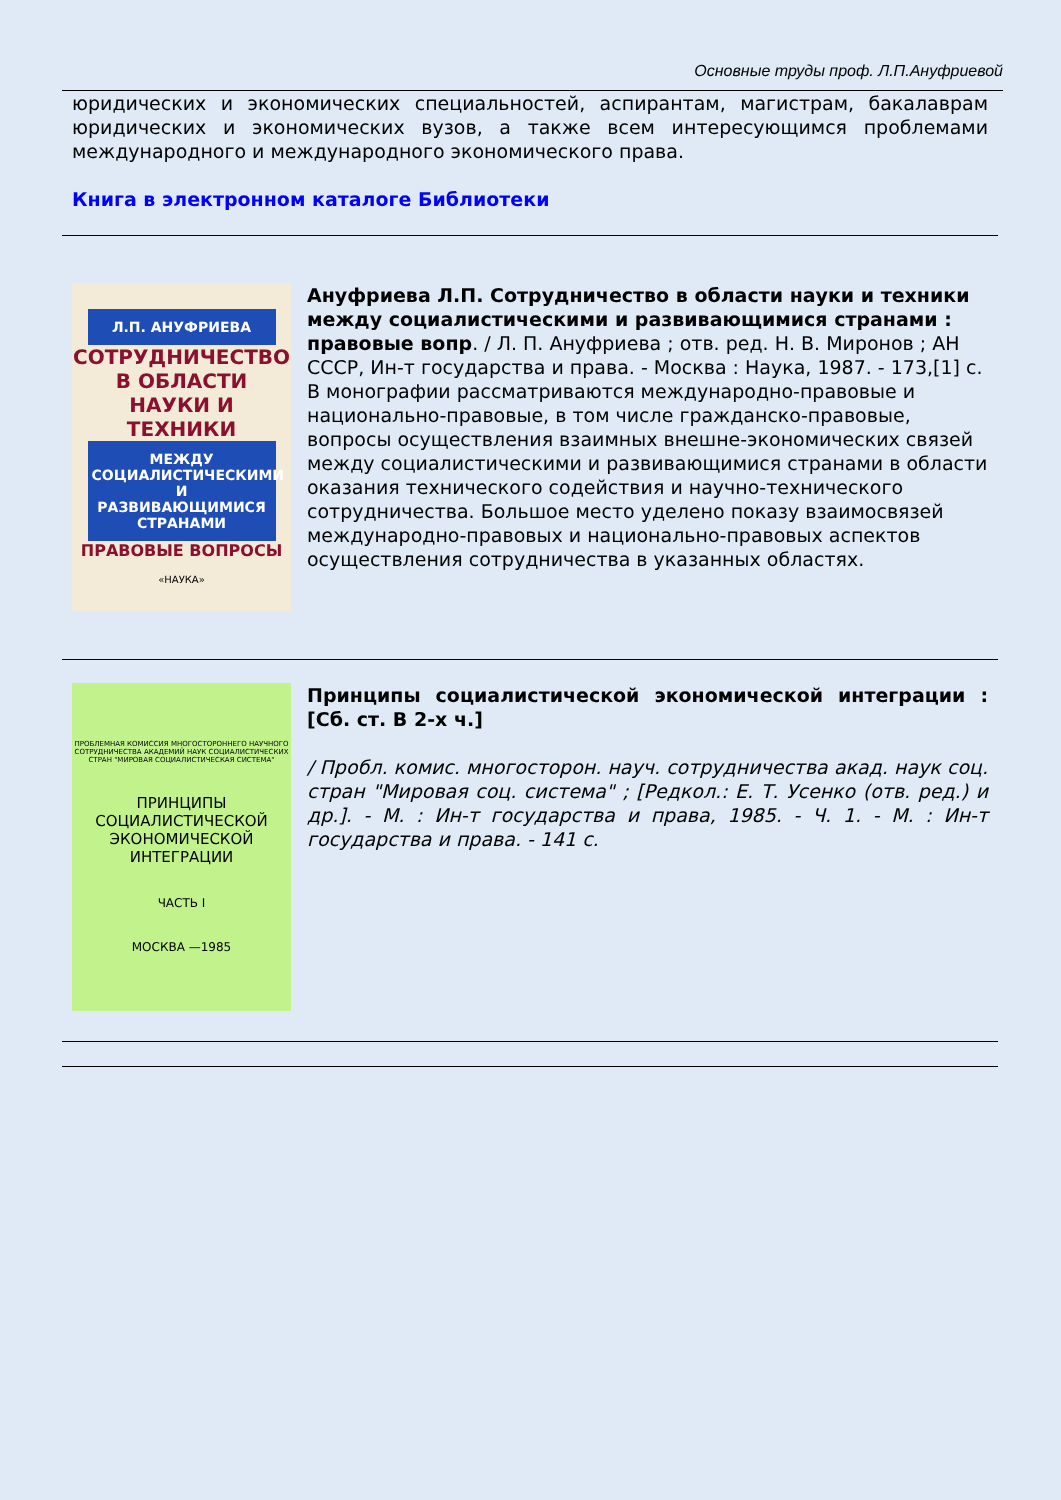Основные труды проф. Л.П.Ануфриевой
юридических и экономических специальностей, аспирантам, магистрам, бакалаврам юридических и экономических вузов, а также всем интересующимся проблемами международного и международного экономического права.
Книга в электронном каталоге Библиотеки
Л.П. АНУФРИЕВА
СОТРУДНИЧЕСТВО В ОБЛАСТИ НАУКИ И ТЕХНИКИ
МЕЖДУ СОЦИАЛИСТИЧЕСКИМИ И РАЗВИВАЮЩИМИСЯ СТРАНАМИ
ПРАВОВЫЕ ВОПРОСЫ
«НАУКА»
Ануфриева Л.П. Сотрудничество в области науки и техники между социалистическими и развивающимися странами : правовые вопр. / Л. П. Ануфриева ; отв. ред. Н. В. Миронов ; АН СССР, Ин-т государства и права. - Москва : Наука, 1987. - 173,[1] с.
В монографии рассматриваются международно-правовые и национально-правовые, в том числе гражданско-правовые, вопросы осуществления взаимных внешне-экономических связей между социалистическими и развивающимися странами в области оказания технического содействия и научно-технического сотрудничества. Большое место уделено показу взаимосвязей международно-правовых и национально-правовых аспектов осуществления сотрудничества в указанных областях.
ПРОБЛЕМНАЯ КОМИССИЯ МНОГОСТОРОННЕГО НАУЧНОГО СОТРУДНИЧЕСТВА АКАДЕМИЙ НАУК СОЦИАЛИСТИЧЕСКИХ СТРАН "МИРОВАЯ СОЦИАЛИСТИЧЕСКАЯ СИСТЕМА"
ПРИНЦИПЫ СОЦИАЛИСТИЧЕСКОЙ ЭКОНОМИЧЕСКОЙ ИНТЕГРАЦИИ
ЧАСТЬ I
МОСКВА —1985
Принципы социалистической экономической интеграции : [Сб. ст. В 2-х ч.]
/ Пробл. комис. многосторон. науч. сотрудничества акад. наук соц. стран "Мировая соц. система" ; [Редкол.: Е. Т. Усенко (отв. ред.) и др.]. - М. : Ин-т государства и права, 1985. - Ч. 1. - М. : Ин-т государства и права. - 141 с.